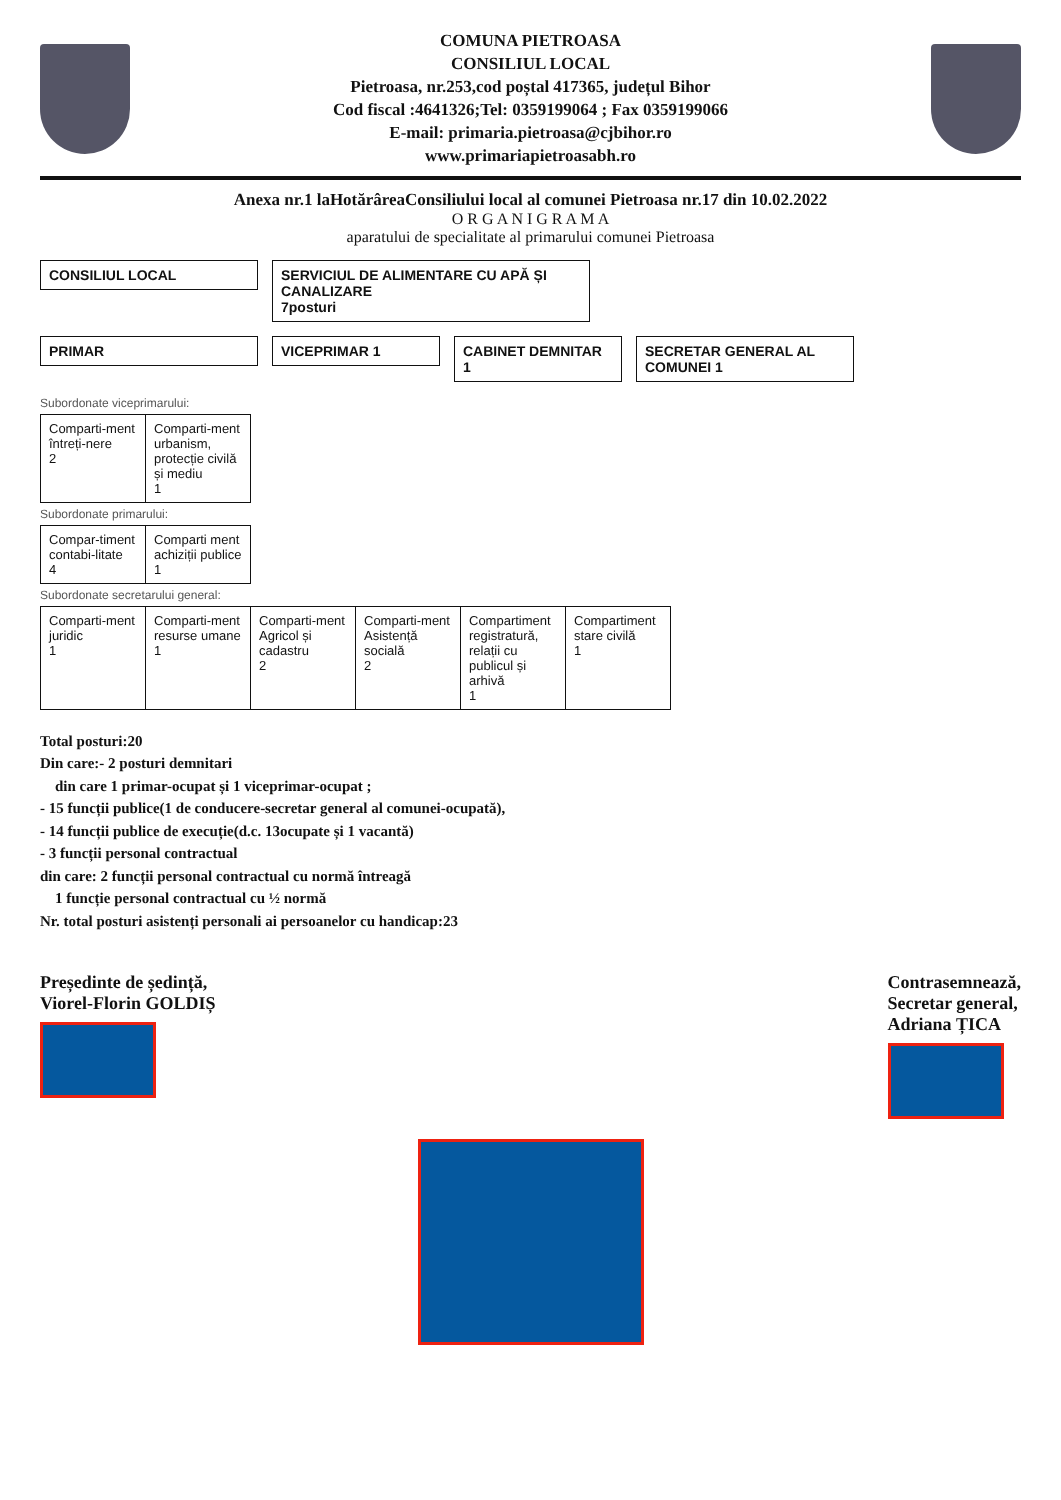COMUNA PIETROASA
CONSILIUL LOCAL
Pietroasa, nr.253,cod poștal 417365, județul Bihor
Cod fiscal :4641326;Tel: 0359199064 ; Fax 0359199066
E-mail: primaria.pietroasa@cjbihor.ro
www.primariapietroasabh.ro
Anexa nr.1 laHotărâreaConsiliului local al comunei Pietroasa nr.17 din 10.02.2022
O R G A N I G R A M A
aparatului de specialitate al primarului comunei Pietroasa
CONSILIUL LOCAL SERVICIUL DE ALIMENTARE CU APĂ ȘI CANALIZARE
7posturi
PRIMAR VICEPRIMAR 1 CABINET DEMNITAR 1
SECRETAR GENERAL AL COMUNEI 1
Subordonate viceprimarului:
Comparti-ment întreți-nere
2
Comparti-ment urbanism, protecție civilă și mediu
1
Subordonate primarului:
Compar-timent contabi-litate
4
Comparti ment achiziții publice
1
Subordonate secretarului general:
Comparti-ment juridic
1
Comparti-ment resurse umane
1
Comparti-ment Agricol și cadastru
2
Comparti-ment Asistență socială
2
Compartiment registratură, relații cu publicul și arhivă
1
Compartiment stare civilă
1
Total posturi:20
Din care:- 2 posturi demnitari
din care 1 primar-ocupat și 1 viceprimar-ocupat ;
- 15 funcții publice(1 de conducere-secretar general al comunei-ocupată),
- 14 funcții publice de execuție(d.c. 13ocupate și 1 vacantă)
- 3 funcții personal contractual
din care: 2 funcții personal contractual cu normă întreagă
1 funcție personal contractual cu ½ normă
Nr. total posturi asistenți personali ai persoanelor cu handicap:23
Președinte de ședință,
Viorel-Florin GOLDIȘ
Contrasemnează,
Secretar general,
Adriana ȚICA